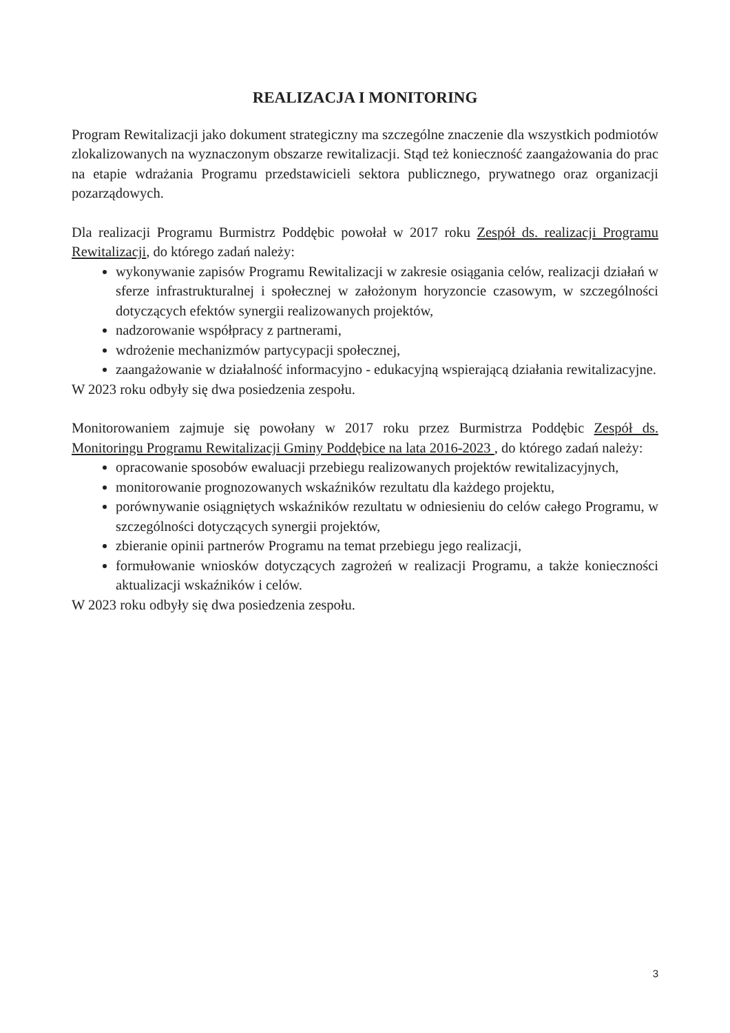REALIZACJA I MONITORING
Program Rewitalizacji jako dokument strategiczny ma szczególne znaczenie dla wszystkich podmiotów zlokalizowanych na wyznaczonym obszarze rewitalizacji. Stąd też konieczność zaangażowania do prac na etapie wdrażania Programu przedstawicieli sektora publicznego, prywatnego oraz organizacji pozarządowych.
Dla realizacji Programu Burmistrz Poddębic powołał w 2017 roku Zespół ds. realizacji Programu Rewitalizacji, do którego zadań należy:
wykonywanie zapisów Programu Rewitalizacji w zakresie osiągania celów, realizacji działań w sferze infrastrukturalnej i społecznej w założonym horyzoncie czasowym, w szczególności dotyczących efektów synergii realizowanych projektów,
nadzorowanie współpracy z partnerami,
wdrożenie mechanizmów partycypacji społecznej,
zaangażowanie w działalność informacyjno - edukacyjną wspierającą działania rewitalizacyjne.
W 2023 roku odbyły się dwa posiedzenia zespołu.
Monitorowaniem zajmuje się powołany w 2017 roku przez Burmistrza Poddębic Zespół ds. Monitoringu Programu Rewitalizacji Gminy Poddębice na lata 2016-2023 , do którego zadań należy:
opracowanie sposobów ewaluacji przebiegu realizowanych projektów rewitalizacyjnych,
monitorowanie prognozowanych wskaźników rezultatu dla każdego projektu,
porównywanie osiągniętych wskaźników rezultatu w odniesieniu do celów całego Programu, w szczególności dotyczących synergii projektów,
zbieranie opinii partnerów Programu na temat przebiegu jego realizacji,
formułowanie wniosków dotyczących zagrożeń w realizacji Programu, a także konieczności aktualizacji wskaźników i celów.
W 2023 roku odbyły się dwa posiedzenia zespołu.
3